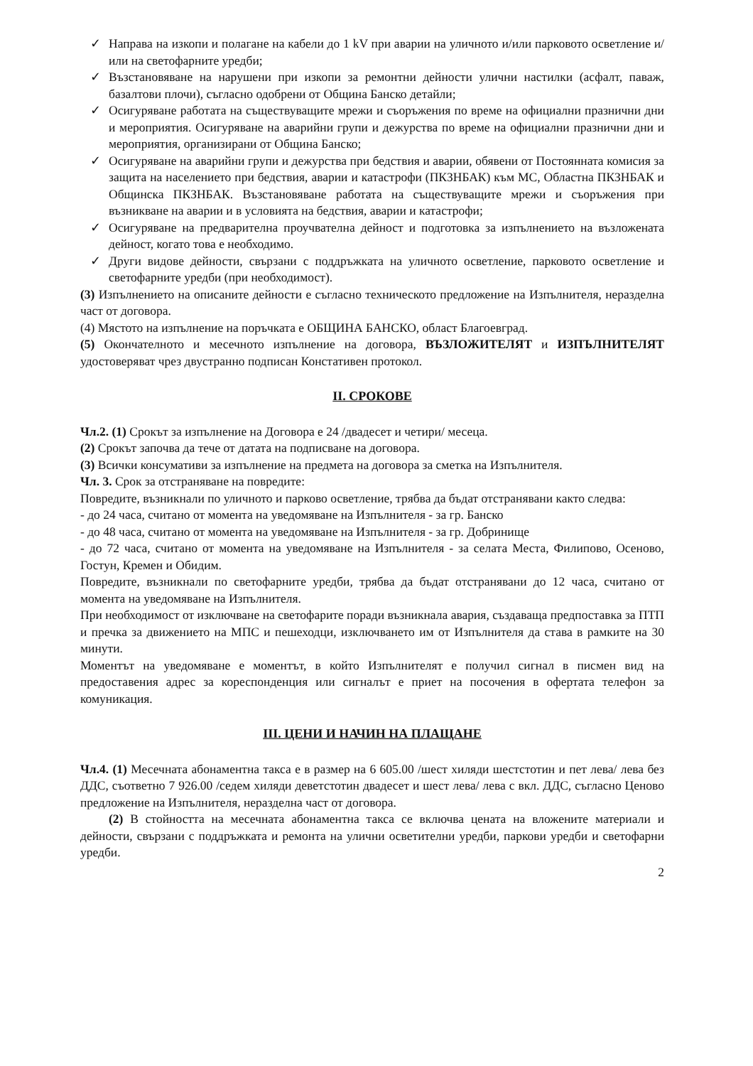✓ Направа на изкопи и полагане на кабели до 1 kV при аварии на уличното и/или парковото осветление и/или на светофарните уредби;
✓ Възстановяване на нарушени при изкопи за ремонтни дейности улични настилки (асфалт, паваж, базалтови плочи), съгласно одобрени от Община Банско детайли;
✓ Осигуряване работата на съществуващите мрежи и съоръжения по време на официални празнични дни и мероприятия. Осигуряване на аварийни групи и дежурства по време на официални празнични дни и мероприятия, организирани от Община Банско;
✓ Осигуряване на аварийни групи и дежурства при бедствия и аварии, обявени от Постоянната комисия за защита на населението при бедствия, аварии и катастрофи (ПКЗНБАК) към МС, Областна ПКЗНБАК и Общинска ПКЗНБАК. Възстановяване работата на съществуващите мрежи и съоръжения при възникване на аварии и в условията на бедствия, аварии и катастрофи;
✓ Осигуряване на предварителна проучвателна дейност и подготовка за изпълнението на възложената дейност, когато това е необходимо.
✓ Други видове дейности, свързани с поддръжката на уличното осветление, парковото осветление и светофарните уредби (при необходимост).
(3) Изпълнението на описаните дейности е съгласно техническото предложение на Изпълнителя, неразделна част от договора.
(4) Мястото на изпълнение на поръчката е ОБЩИНА БАНСКО, област Благоевград.
(5) Окончателното и месечното изпълнение на договора, ВЪЗЛОЖИТЕЛЯТ и ИЗПЪЛНИТЕЛЯТ удостоверяват чрез двустранно подписан Констативен протокол.
II. СРОКОВЕ
Чл.2. (1) Срокът за изпълнение на Договора е 24 /двадесет и четири/ месеца.
(2) Срокът започва да тече от датата на подписване на договора.
(3) Всички консумативи за изпълнение на предмета на договора за сметка на Изпълнителя.
Чл. 3. Срок за отстраняване на повредите:
Повредите, възникнали по уличното и парково осветление, трябва да бъдат отстранявани както следва:
- до 24 часа, считано от момента на уведомяване на Изпълнителя - за гр. Банско
- до 48 часа, считано от момента на уведомяване на Изпълнителя - за гр. Добринище
- до 72 часа, считано от момента на уведомяване на Изпълнителя - за селата Места, Филипово, Осеново, Гостун, Кремен и Обидим.
Повредите, възникнали по светофарните уредби, трябва да бъдат отстранявани до 12 часа, считано от момента на уведомяване на Изпълнителя.
При необходимост от изключване на светофарите поради възникнала авария, създаваща предпоставка за ПТП и пречка за движението на МПС и пешеходци, изключването им от Изпълнителя да става в рамките на 30 минути.
Моментът на уведомяване е моментът, в който Изпълнителят е получил сигнал в писмен вид на предоставения адрес за кореспонденция или сигналът е приет на посочения в офертата телефон за комуникация.
III. ЦЕНИ И НАЧИН НА ПЛАЩАНЕ
Чл.4. (1) Месечната абонаментна такса е в размер на 6 605.00 /шест хиляди шестстотин и пет лева/ лева без ДДС, съответно 7 926.00 /седем хиляди деветстотин двадесет и шест лева/ лева с вкл. ДДС, съгласно Ценово предложение на Изпълнителя, неразделна част от договора.
(2) В стойността на месечната абонаментна такса се включва цената на вложените материали и дейности, свързани с поддръжката и ремонта на улични осветителни уредби, паркови уредби и светофарни уредби.
2